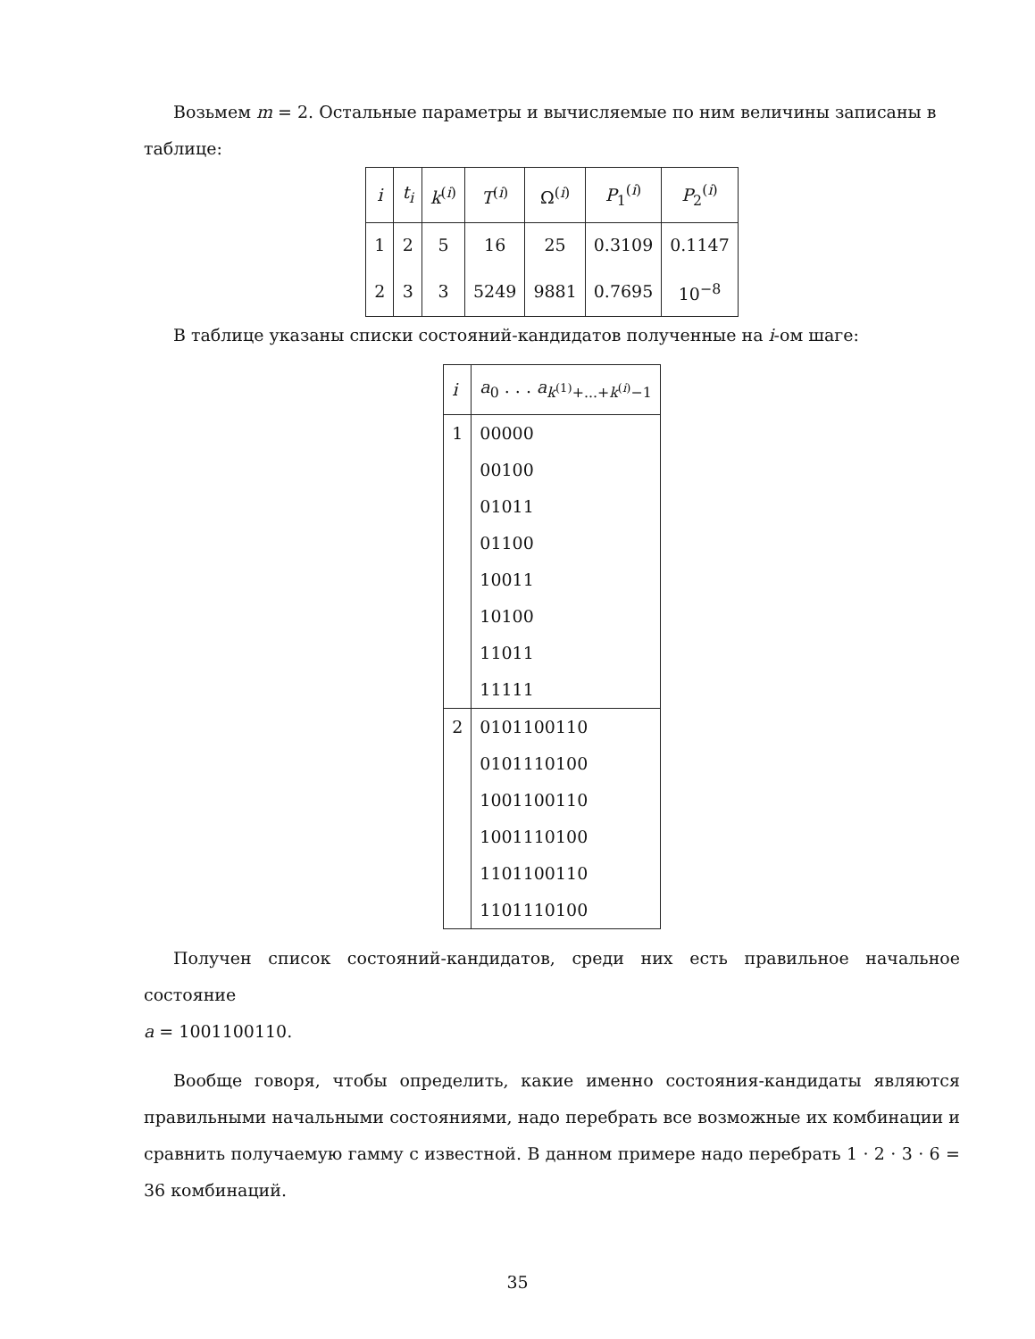Возьмем m = 2. Остальные параметры и вычисляемые по ним величины записаны в
таблице:
| i | t<sub>i</sub> | k<sup>(i)</sup> | T<sup>(i)</sup> | Ω<sup>(i)</sup> | P<sub>1</sub><sup>(i)</sup> | P<sub>2</sub><sup>(i)</sup> |
| --- | --- | --- | --- | --- | --- | --- |
| 1 | 2 | 5 | 16 | 25 | 0.3109 | 0.1147 |
| 2 | 3 | 3 | 5249 | 9881 | 0.7695 | 10<sup>−8</sup> |
В таблице указаны списки состояний-кандидатов полученные на i-ом шаге:
| i | a<sub>0</sub> . . . a<sub>k<sup>(1)</sup>+...+k<sup>(i)</sup>−1</sub> |
| --- | --- |
| 1 | 00000 |
| | 00100 |
| | 01011 |
| | 01100 |
| | 10011 |
| | 10100 |
| | 11011 |
| | 11111 |
| 2 | 0101100110 |
| | 0101110100 |
| | 1001100110 |
| | 1001110100 |
| | 1101100110 |
| | 1101110100 |
Получен список состояний-кандидатов, среди них есть правильное начальное состояние
a = 1001100110.
Вообще говоря, чтобы определить, какие именно состояния-кандидаты являются правильными начальными состояниями, надо перебрать все возможные их комбинации и сравнить получаемую гамму с известной. В данном примере надо перебрать 1 · 2 · 3 · 6 = 36 комбинаций.
35